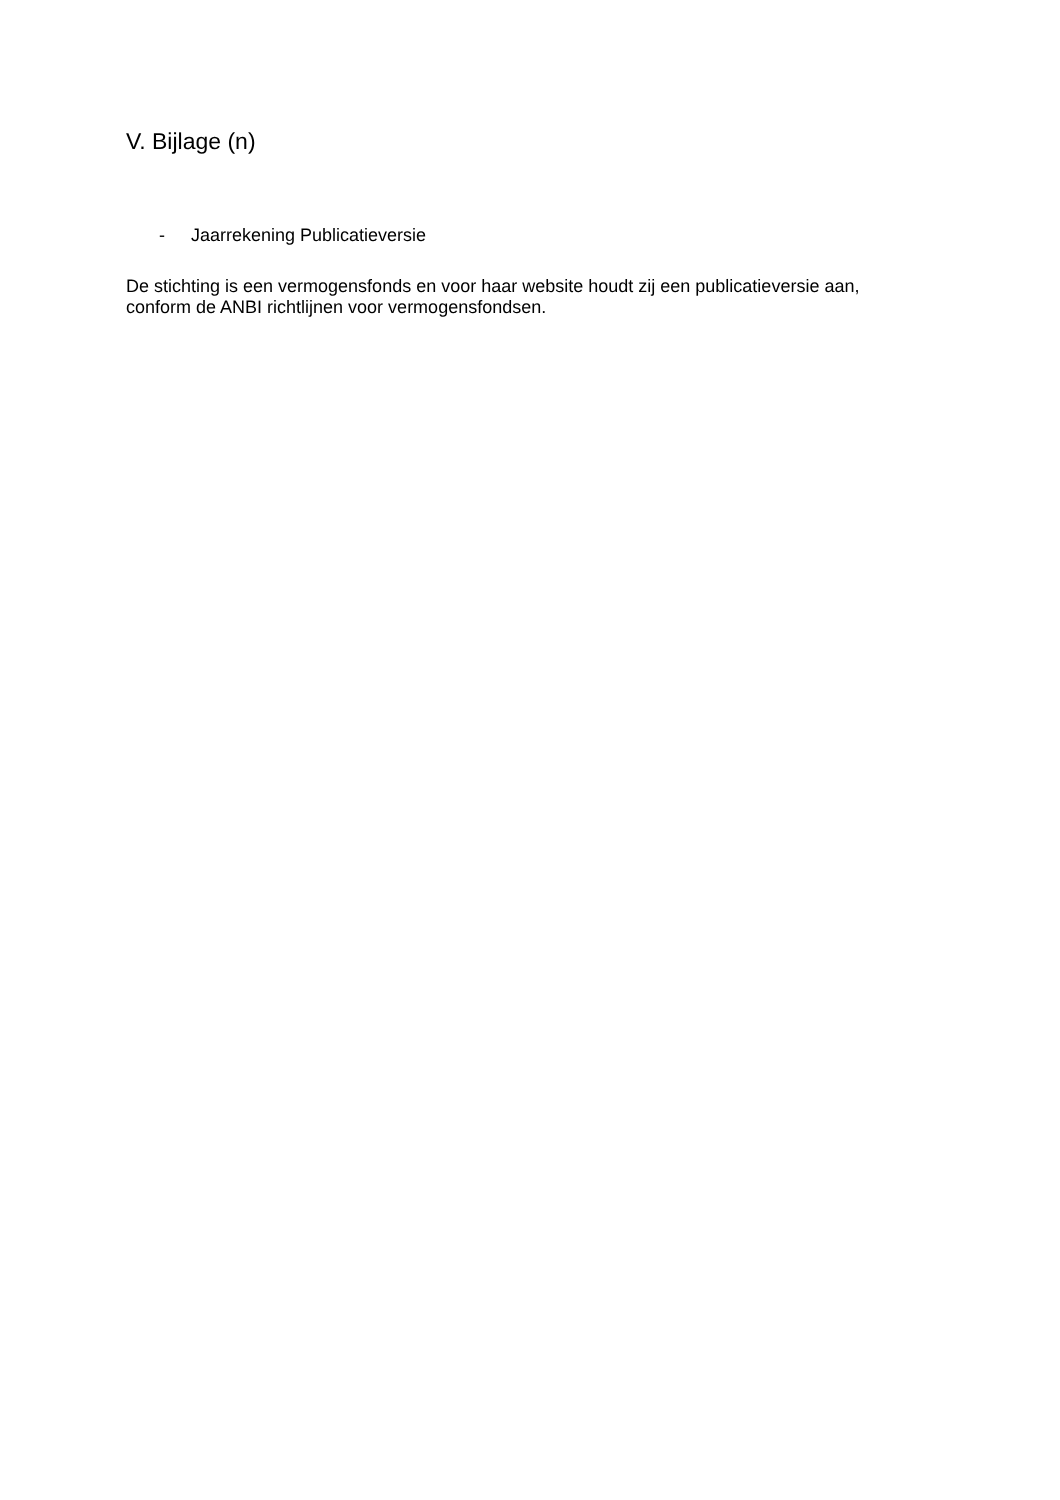V. Bijlage (n)
- Jaarrekening Publicatieversie
De stichting is een vermogensfonds en voor haar website houdt zij een publicatieversie aan, conform de ANBI richtlijnen voor vermogensfondsen.